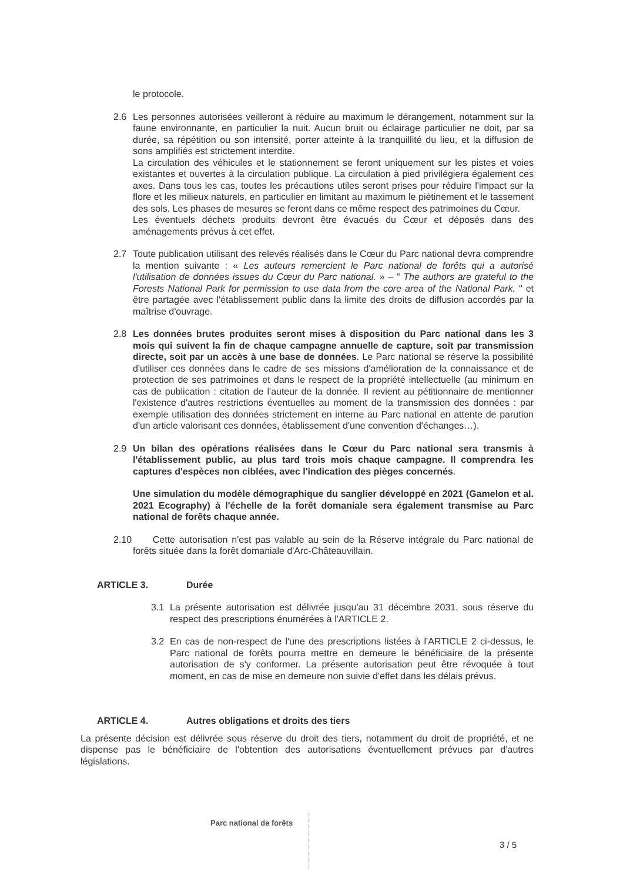le protocole.
2.6 Les personnes autorisées veilleront à réduire au maximum le dérangement, notamment sur la faune environnante, en particulier la nuit. Aucun bruit ou éclairage particulier ne doit, par sa durée, sa répétition ou son intensité, porter atteinte à la tranquillité du lieu, et la diffusion de sons amplifiés est strictement interdite.
La circulation des véhicules et le stationnement se feront uniquement sur les pistes et voies existantes et ouvertes à la circulation publique. La circulation à pied privilégiera également ces axes. Dans tous les cas, toutes les précautions utiles seront prises pour réduire l'impact sur la flore et les milieux naturels, en particulier en limitant au maximum le piétinement et le tassement des sols. Les phases de mesures se feront dans ce même respect des patrimoines du Cœur.
Les éventuels déchets produits devront être évacués du Cœur et déposés dans des aménagements prévus à cet effet.
2.7 Toute publication utilisant des relevés réalisés dans le Cœur du Parc national devra comprendre la mention suivante : « Les auteurs remercient le Parc national de forêts qui a autorisé l'utilisation de données issues du Cœur du Parc national. » – " The authors are grateful to the Forests National Park for permission to use data from the core area of the National Park. " et être partagée avec l'établissement public dans la limite des droits de diffusion accordés par la maîtrise d'ouvrage.
2.8 Les données brutes produites seront mises à disposition du Parc national dans les 3 mois qui suivent la fin de chaque campagne annuelle de capture, soit par transmission directe, soit par un accès à une base de données. Le Parc national se réserve la possibilité d'utiliser ces données dans le cadre de ses missions d'amélioration de la connaissance et de protection de ses patrimoines et dans le respect de la propriété intellectuelle (au minimum en cas de publication : citation de l'auteur de la donnée. Il revient au pétitionnaire de mentionner l'existence d'autres restrictions éventuelles au moment de la transmission des données : par exemple utilisation des données strictement en interne au Parc national en attente de parution d'un article valorisant ces données, établissement d'une convention d'échanges…).
2.9 Un bilan des opérations réalisées dans le Cœur du Parc national sera transmis à l'établissement public, au plus tard trois mois chaque campagne. Il comprendra les captures d'espèces non ciblées, avec l'indication des pièges concernés.
Une simulation du modèle démographique du sanglier développé en 2021 (Gamelon et al. 2021 Ecography) à l'échelle de la forêt domaniale sera également transmise au Parc national de forêts chaque année.
2.10
Cette autorisation n'est pas valable au sein de la Réserve intégrale du Parc national de forêts située dans la forêt domaniale d'Arc-Châteauvillain.
ARTICLE 3. Durée
3.1 La présente autorisation est délivrée jusqu'au 31 décembre 2031, sous réserve du respect des prescriptions énumérées à l'ARTICLE 2.
3.2 En cas de non-respect de l'une des prescriptions listées à l'ARTICLE 2 ci-dessus, le Parc national de forêts pourra mettre en demeure le bénéficiaire de la présente autorisation de s'y conformer. La présente autorisation peut être révoquée à tout moment, en cas de mise en demeure non suivie d'effet dans les délais prévus.
ARTICLE 4. Autres obligations et droits des tiers
La présente décision est délivrée sous réserve du droit des tiers, notamment du droit de propriété, et ne dispense pas le bénéficiaire de l'obtention des autorisations éventuellement prévues par d'autres législations.
Parc national de forêts
3 / 5